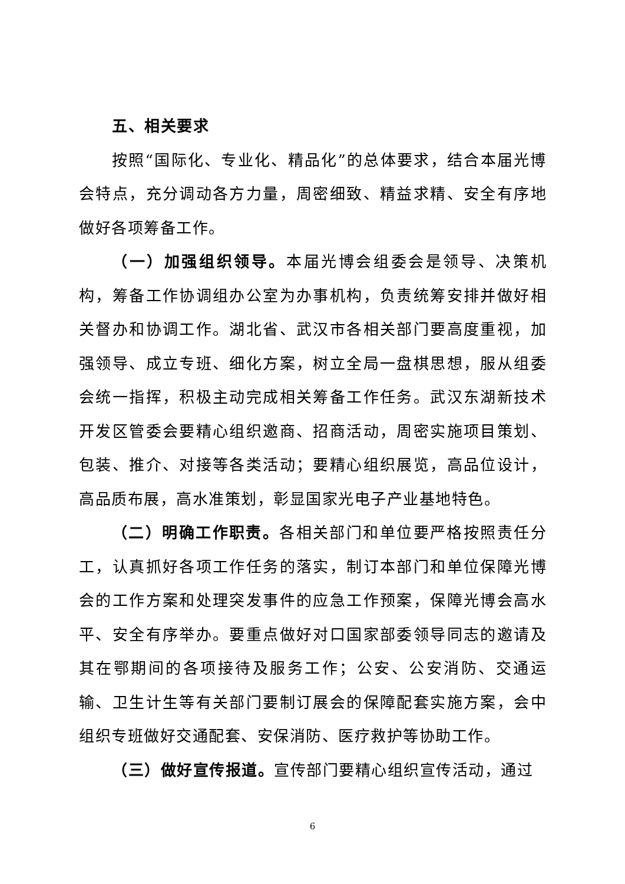五、相关要求
按照“国际化、专业化、精品化”的总体要求，结合本届光博会特点，充分调动各方力量，周密细致、精益求精、安全有序地做好各项筹备工作。
（一）加强组织领导。本届光博会组委会是领导、决策机构，筹备工作协调组办公室为办事机构，负责统筹安排并做好相关督办和协调工作。湖北省、武汉市各相关部门要高度重视，加强领导、成立专班、细化方案，树立全局一盘棋思想，服从组委会统一指挥，积极主动完成相关筹备工作任务。武汉东湖新技术开发区管委会要精心组织邀商、招商活动，周密实施项目策划、包装、推介、对接等各类活动；要精心组织展览，高品位设计，高品质布展，高水准策划，彰显国家光电子产业基地特色。
（二）明确工作职责。各相关部门和单位要严格按照责任分工，认真抓好各项工作任务的落实，制订本部门和单位保障光博会的工作方案和处理突发事件的应急工作预案，保障光博会高水平、安全有序举办。要重点做好对口国家部委领导同志的邀请及其在鄂期间的各项接待及服务工作；公安、公安消防、交通运输、卫生计生等有关部门要制订展会的保障配套实施方案，会中组织专班做好交通配套、安保消防、医疗救护等协助工作。
（三）做好宣传报道。宣传部门要精心组织宣传活动，通过
6